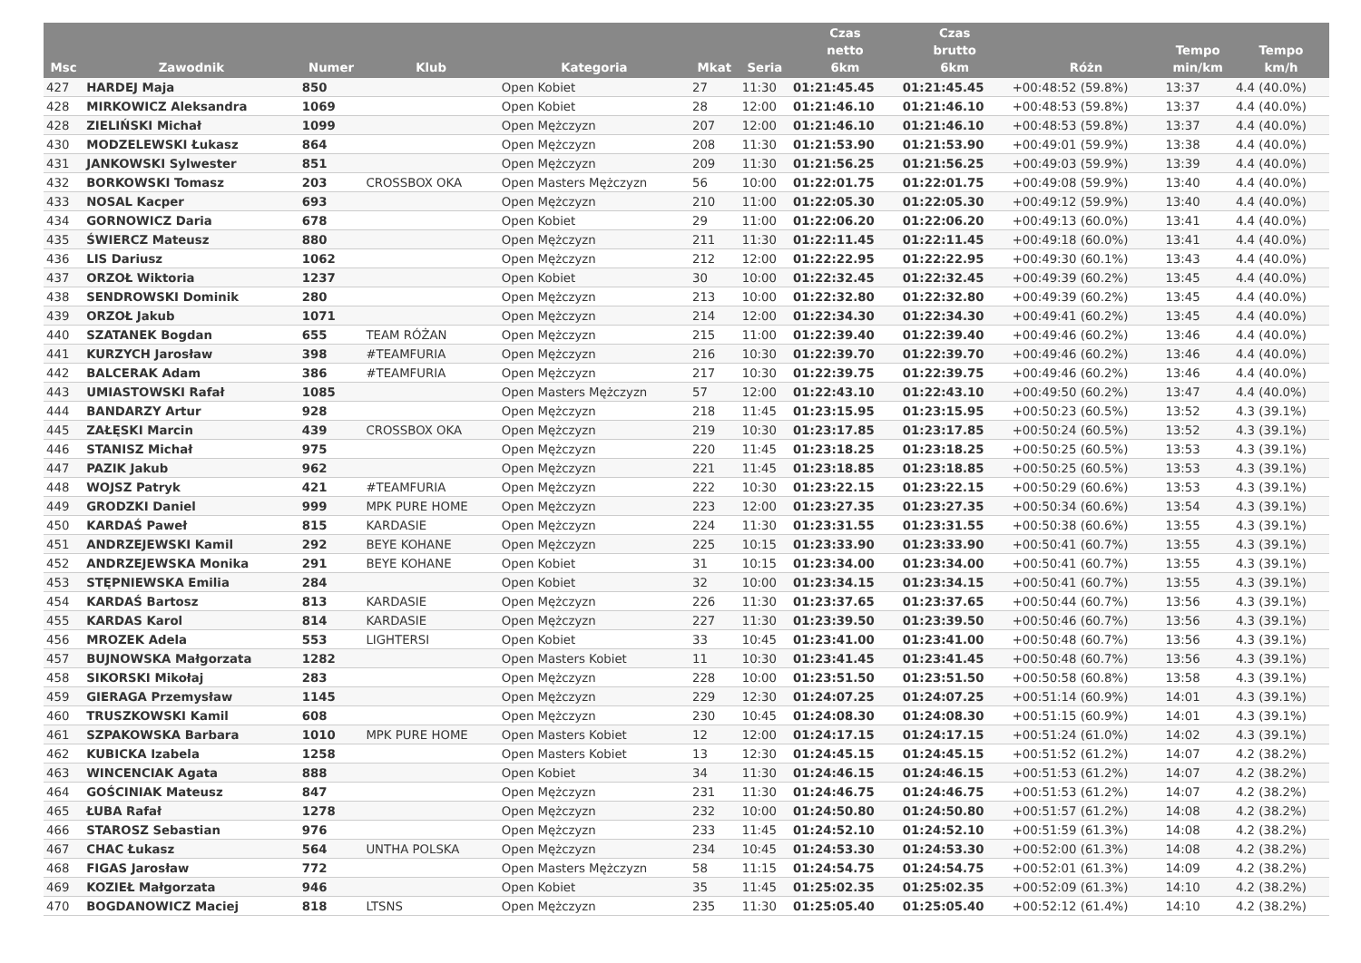| Msc | Zawodnik | Numer | Klub | Kategoria | Mkat | Seria | Czas netto 6km | Czas brutto 6km | Różn | Tempo min/km | Tempo km/h |
| --- | --- | --- | --- | --- | --- | --- | --- | --- | --- | --- | --- |
| 427 | HARDEJ Maja | 850 | | Open Kobiet | 27 | 11:30 | 01:21:45.45 | 01:21:45.45 | +00:48:52 (59.8%) | 13:37 | 4.4 (40.0%) |
| 428 | MIRKOWICZ Aleksandra | 1069 | | Open Kobiet | 28 | 12:00 | 01:21:46.10 | 01:21:46.10 | +00:48:53 (59.8%) | 13:37 | 4.4 (40.0%) |
| 428 | ZIELIŃSKI Michał | 1099 | | Open Mężczyzn | 207 | 12:00 | 01:21:46.10 | 01:21:46.10 | +00:48:53 (59.8%) | 13:37 | 4.4 (40.0%) |
| 430 | MODZELEWSKI Łukasz | 864 | | Open Mężczyzn | 208 | 11:30 | 01:21:53.90 | 01:21:53.90 | +00:49:01 (59.9%) | 13:38 | 4.4 (40.0%) |
| 431 | JANKOWSKI Sylwester | 851 | | Open Mężczyzn | 209 | 11:30 | 01:21:56.25 | 01:21:56.25 | +00:49:03 (59.9%) | 13:39 | 4.4 (40.0%) |
| 432 | BORKOWSKI Tomasz | 203 | CROSSBOX OKA | Open Masters Mężczyzn | 56 | 10:00 | 01:22:01.75 | 01:22:01.75 | +00:49:08 (59.9%) | 13:40 | 4.4 (40.0%) |
| 433 | NOSAL Kacper | 693 | | Open Mężczyzn | 210 | 11:00 | 01:22:05.30 | 01:22:05.30 | +00:49:12 (59.9%) | 13:40 | 4.4 (40.0%) |
| 434 | GORNOWICZ Daria | 678 | | Open Kobiet | 29 | 11:00 | 01:22:06.20 | 01:22:06.20 | +00:49:13 (60.0%) | 13:41 | 4.4 (40.0%) |
| 435 | ŚWIERCZ Mateusz | 880 | | Open Mężczyzn | 211 | 11:30 | 01:22:11.45 | 01:22:11.45 | +00:49:18 (60.0%) | 13:41 | 4.4 (40.0%) |
| 436 | LIS Dariusz | 1062 | | Open Mężczyzn | 212 | 12:00 | 01:22:22.95 | 01:22:22.95 | +00:49:30 (60.1%) | 13:43 | 4.4 (40.0%) |
| 437 | ORZOŁ Wiktoria | 1237 | | Open Kobiet | 30 | 10:00 | 01:22:32.45 | 01:22:32.45 | +00:49:39 (60.2%) | 13:45 | 4.4 (40.0%) |
| 438 | SENDROWSKI Dominik | 280 | | Open Mężczyzn | 213 | 10:00 | 01:22:32.80 | 01:22:32.80 | +00:49:39 (60.2%) | 13:45 | 4.4 (40.0%) |
| 439 | ORZOŁ Jakub | 1071 | | Open Mężczyzn | 214 | 12:00 | 01:22:34.30 | 01:22:34.30 | +00:49:41 (60.2%) | 13:45 | 4.4 (40.0%) |
| 440 | SZATANEK Bogdan | 655 | TEAM RÓŻAN | Open Mężczyzn | 215 | 11:00 | 01:22:39.40 | 01:22:39.40 | +00:49:46 (60.2%) | 13:46 | 4.4 (40.0%) |
| 441 | KURZYCH Jarosław | 398 | #TEAMFURIA | Open Mężczyzn | 216 | 10:30 | 01:22:39.70 | 01:22:39.70 | +00:49:46 (60.2%) | 13:46 | 4.4 (40.0%) |
| 442 | BALCERAK Adam | 386 | #TEAMFURIA | Open Mężczyzn | 217 | 10:30 | 01:22:39.75 | 01:22:39.75 | +00:49:46 (60.2%) | 13:46 | 4.4 (40.0%) |
| 443 | UMIASTOWSKI Rafał | 1085 | | Open Masters Mężczyzn | 57 | 12:00 | 01:22:43.10 | 01:22:43.10 | +00:49:50 (60.2%) | 13:47 | 4.4 (40.0%) |
| 444 | BANDARZY Artur | 928 | | Open Mężczyzn | 218 | 11:45 | 01:23:15.95 | 01:23:15.95 | +00:50:23 (60.5%) | 13:52 | 4.3 (39.1%) |
| 445 | ZAŁĘSKI Marcin | 439 | CROSSBOX OKA | Open Mężczyzn | 219 | 10:30 | 01:23:17.85 | 01:23:17.85 | +00:50:24 (60.5%) | 13:52 | 4.3 (39.1%) |
| 446 | STANISZ Michał | 975 | | Open Mężczyzn | 220 | 11:45 | 01:23:18.25 | 01:23:18.25 | +00:50:25 (60.5%) | 13:53 | 4.3 (39.1%) |
| 447 | PAZIK Jakub | 962 | | Open Mężczyzn | 221 | 11:45 | 01:23:18.85 | 01:23:18.85 | +00:50:25 (60.5%) | 13:53 | 4.3 (39.1%) |
| 448 | WOJSZ Patryk | 421 | #TEAMFURIA | Open Mężczyzn | 222 | 10:30 | 01:23:22.15 | 01:23:22.15 | +00:50:29 (60.6%) | 13:53 | 4.3 (39.1%) |
| 449 | GRODZKI Daniel | 999 | MPK PURE HOME | Open Mężczyzn | 223 | 12:00 | 01:23:27.35 | 01:23:27.35 | +00:50:34 (60.6%) | 13:54 | 4.3 (39.1%) |
| 450 | KARDAŚ Paweł | 815 | KARDASIE | Open Mężczyzn | 224 | 11:30 | 01:23:31.55 | 01:23:31.55 | +00:50:38 (60.6%) | 13:55 | 4.3 (39.1%) |
| 451 | ANDRZEJEWSKI Kamil | 292 | BEYE KOHANE | Open Mężczyzn | 225 | 10:15 | 01:23:33.90 | 01:23:33.90 | +00:50:41 (60.7%) | 13:55 | 4.3 (39.1%) |
| 452 | ANDRZEJEWSKA Monika | 291 | BEYE KOHANE | Open Kobiet | 31 | 10:15 | 01:23:34.00 | 01:23:34.00 | +00:50:41 (60.7%) | 13:55 | 4.3 (39.1%) |
| 453 | STĘPNIEWSKA Emilia | 284 | | Open Kobiet | 32 | 10:00 | 01:23:34.15 | 01:23:34.15 | +00:50:41 (60.7%) | 13:55 | 4.3 (39.1%) |
| 454 | KARDAŚ Bartosz | 813 | KARDASIE | Open Mężczyzn | 226 | 11:30 | 01:23:37.65 | 01:23:37.65 | +00:50:44 (60.7%) | 13:56 | 4.3 (39.1%) |
| 455 | KARDAS Karol | 814 | KARDASIE | Open Mężczyzn | 227 | 11:30 | 01:23:39.50 | 01:23:39.50 | +00:50:46 (60.7%) | 13:56 | 4.3 (39.1%) |
| 456 | MROZEK Adela | 553 | LIGHTERSI | Open Kobiet | 33 | 10:45 | 01:23:41.00 | 01:23:41.00 | +00:50:48 (60.7%) | 13:56 | 4.3 (39.1%) |
| 457 | BUJNOWSKA Małgorzata | 1282 | | Open Masters Kobiet | 11 | 10:30 | 01:23:41.45 | 01:23:41.45 | +00:50:48 (60.7%) | 13:56 | 4.3 (39.1%) |
| 458 | SIKORSKI Mikołaj | 283 | | Open Mężczyzn | 228 | 10:00 | 01:23:51.50 | 01:23:51.50 | +00:50:58 (60.8%) | 13:58 | 4.3 (39.1%) |
| 459 | GIERAGA Przemysław | 1145 | | Open Mężczyzn | 229 | 12:30 | 01:24:07.25 | 01:24:07.25 | +00:51:14 (60.9%) | 14:01 | 4.3 (39.1%) |
| 460 | TRUSZKOWSKI Kamil | 608 | | Open Mężczyzn | 230 | 10:45 | 01:24:08.30 | 01:24:08.30 | +00:51:15 (60.9%) | 14:01 | 4.3 (39.1%) |
| 461 | SZPAKOWSKA Barbara | 1010 | MPK PURE HOME | Open Masters Kobiet | 12 | 12:00 | 01:24:17.15 | 01:24:17.15 | +00:51:24 (61.0%) | 14:02 | 4.3 (39.1%) |
| 462 | KUBICKA Izabela | 1258 | | Open Masters Kobiet | 13 | 12:30 | 01:24:45.15 | 01:24:45.15 | +00:51:52 (61.2%) | 14:07 | 4.2 (38.2%) |
| 463 | WINCENCIAK Agata | 888 | | Open Kobiet | 34 | 11:30 | 01:24:46.15 | 01:24:46.15 | +00:51:53 (61.2%) | 14:07 | 4.2 (38.2%) |
| 464 | GOŚCINIAK Mateusz | 847 | | Open Mężczyzn | 231 | 11:30 | 01:24:46.75 | 01:24:46.75 | +00:51:53 (61.2%) | 14:07 | 4.2 (38.2%) |
| 465 | ŁUBA Rafał | 1278 | | Open Mężczyzn | 232 | 10:00 | 01:24:50.80 | 01:24:50.80 | +00:51:57 (61.2%) | 14:08 | 4.2 (38.2%) |
| 466 | STAROSZ Sebastian | 976 | | Open Mężczyzn | 233 | 11:45 | 01:24:52.10 | 01:24:52.10 | +00:51:59 (61.3%) | 14:08 | 4.2 (38.2%) |
| 467 | CHAC Łukasz | 564 | UNTHA POLSKA | Open Mężczyzn | 234 | 10:45 | 01:24:53.30 | 01:24:53.30 | +00:52:00 (61.3%) | 14:08 | 4.2 (38.2%) |
| 468 | FIGAS Jarosław | 772 | | Open Masters Mężczyzn | 58 | 11:15 | 01:24:54.75 | 01:24:54.75 | +00:52:01 (61.3%) | 14:09 | 4.2 (38.2%) |
| 469 | KOZIEŁ Małgorzata | 946 | | Open Kobiet | 35 | 11:45 | 01:25:02.35 | 01:25:02.35 | +00:52:09 (61.3%) | 14:10 | 4.2 (38.2%) |
| 470 | BOGDANOWICZ Maciej | 818 | LTSNS | Open Mężczyzn | 235 | 11:30 | 01:25:05.40 | 01:25:05.40 | +00:52:12 (61.4%) | 14:10 | 4.2 (38.2%) |